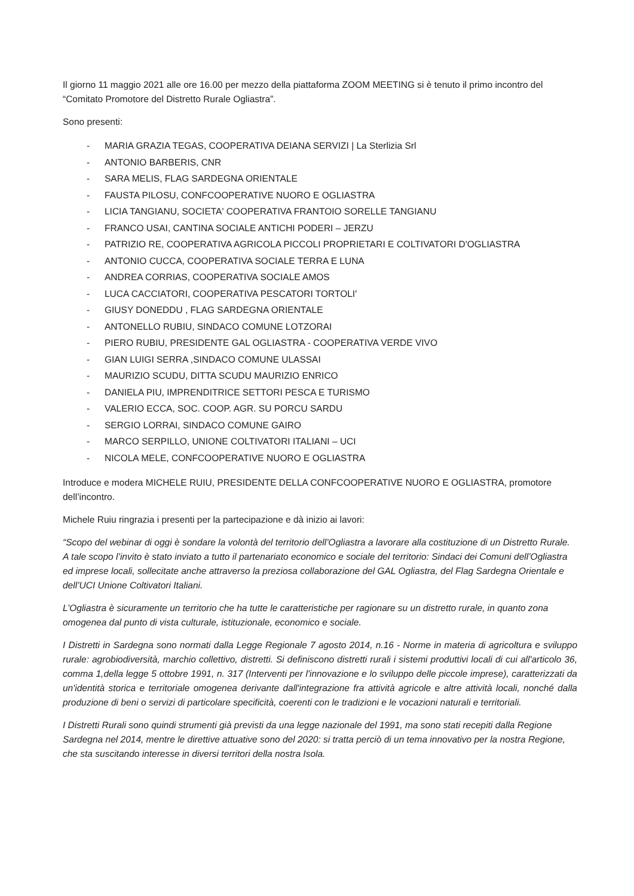Il giorno 11 maggio 2021 alle ore 16.00 per mezzo della piattaforma ZOOM MEETING si è tenuto il primo incontro del “Comitato Promotore del Distretto Rurale Ogliastra”.
Sono presenti:
- MARIA GRAZIA TEGAS, COOPERATIVA DEIANA SERVIZI | La Sterlizia Srl
- ANTONIO BARBERIS, CNR
- SARA MELIS, FLAG SARDEGNA ORIENTALE
- FAUSTA PILOSU, CONFCOOPERATIVE NUORO E OGLIASTRA
- LICIA TANGIANU, SOCIETA' COOPERATIVA FRANTOIO SORELLE TANGIANU
- FRANCO USAI, CANTINA SOCIALE ANTICHI PODERI – JERZU
- PATRIZIO RE, COOPERATIVA AGRICOLA PICCOLI PROPRIETARI E COLTIVATORI D'OGLIASTRA
- ANTONIO CUCCA, COOPERATIVA SOCIALE TERRA E LUNA
- ANDREA CORRIAS, COOPERATIVA SOCIALE AMOS
- LUCA CACCIATORI, COOPERATIVA PESCATORI TORTOLI'
- GIUSY DONEDDU , FLAG SARDEGNA ORIENTALE
- ANTONELLO RUBIU, SINDACO COMUNE LOTZORAI
- PIERO RUBIU, PRESIDENTE GAL OGLIASTRA - COOPERATIVA VERDE VIVO
- GIAN LUIGI SERRA ,SINDACO COMUNE ULASSAI
- MAURIZIO SCUDU, DITTA SCUDU MAURIZIO ENRICO
- DANIELA PIU, IMPRENDITRICE SETTORI PESCA E TURISMO
- VALERIO ECCA, SOC. COOP. AGR. SU PORCU SARDU
- SERGIO LORRAI, SINDACO COMUNE GAIRO
- MARCO SERPILLO, UNIONE COLTIVATORI ITALIANI – UCI
- NICOLA MELE, CONFCOOPERATIVE NUORO E OGLIASTRA
Introduce e modera MICHELE RUIU, PRESIDENTE DELLA CONFCOOPERATIVE NUORO E OGLIASTRA, promotore dell’incontro.
Michele Ruiu ringrazia i presenti per la partecipazione e dà inizio ai lavori:
“Scopo del webinar di oggi è sondare la volontà del territorio dell’Ogliastra a lavorare alla costituzione di un Distretto Rurale. A tale scopo l’invito è stato inviato a tutto il partenariato economico e sociale del territorio: Sindaci dei Comuni dell’Ogliastra ed imprese locali, sollecitate anche attraverso la preziosa collaborazione del GAL Ogliastra, del Flag Sardegna Orientale e dell’UCI Unione Coltivatori Italiani.
L’Ogliastra è sicuramente un territorio che ha tutte le caratteristiche per ragionare su un distretto rurale, in quanto zona omogenea dal punto di vista culturale, istituzionale, economico e sociale.
I Distretti in Sardegna sono normati dalla Legge Regionale 7 agosto 2014, n.16 - Norme in materia di agricoltura e sviluppo rurale: agrobiodiversità, marchio collettivo, distretti. Si definiscono distretti rurali i sistemi produttivi locali di cui all'articolo 36, comma 1,della legge 5 ottobre 1991, n. 317 (Interventi per l'innovazione e lo sviluppo delle piccole imprese), caratterizzati da un'identità storica e territoriale omogenea derivante dall'integrazione fra attività agricole e altre attività locali, nonché dalla produzione di beni o servizi di particolare specificità, coerenti con le tradizioni e le vocazioni naturali e territoriali.
I Distretti Rurali sono quindi strumenti già previsti da una legge nazionale del 1991, ma sono stati recepiti dalla Regione Sardegna nel 2014, mentre le direttive attuative sono del 2020: si tratta perciò di un tema innovativo per la nostra Regione, che sta suscitando interesse in diversi territori della nostra Isola.